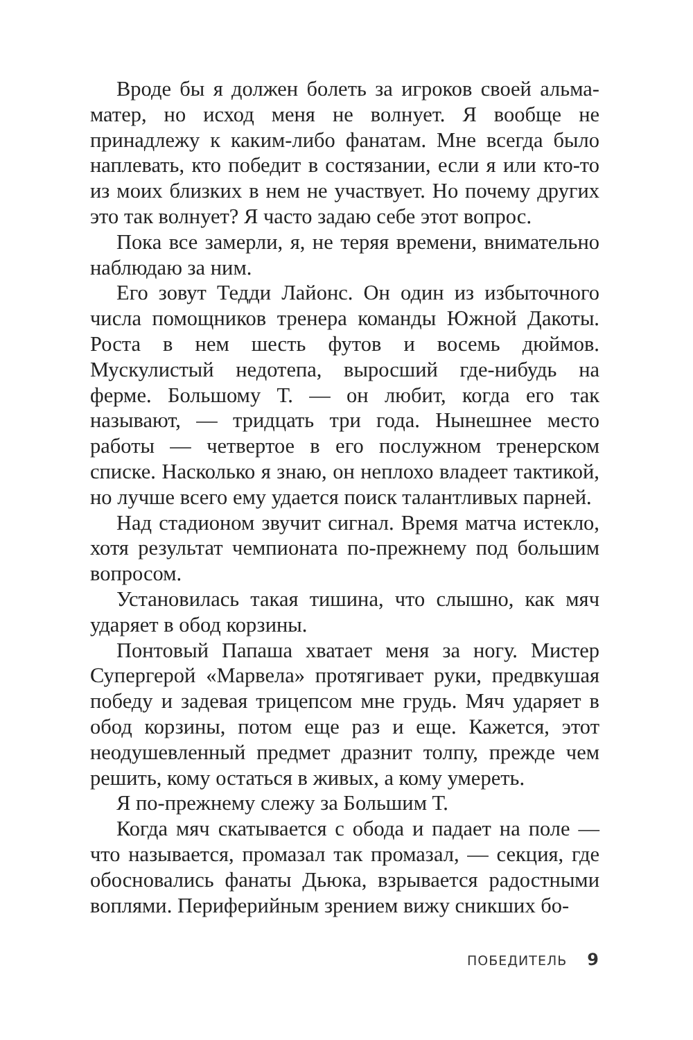Вроде бы я должен болеть за игроков своей альма-матер, но исход меня не волнует. Я вообще не принадлежу к каким-либо фанатам. Мне всегда было наплевать, кто победит в состязании, если я или кто-то из моих близких в нем не участвует. Но почему других это так волнует? Я часто задаю себе этот вопрос.
Пока все замерли, я, не теряя времени, внимательно наблюдаю за ним.
Его зовут Тедди Лайонс. Он один из избыточного числа помощников тренера команды Южной Дакоты. Роста в нем шесть футов и восемь дюймов. Мускулистый недотепа, выросший где-нибудь на ферме. Большому Т. — он любит, когда его так называют, — тридцать три года. Нынешнее место работы — четвертое в его послужном тренерском списке. Насколько я знаю, он неплохо владеет тактикой, но лучше всего ему удается поиск талантливых парней.
Над стадионом звучит сигнал. Время матча истекло, хотя результат чемпионата по-прежнему под большим вопросом.
Установилась такая тишина, что слышно, как мяч ударяет в обод корзины.
Понтовый Папаша хватает меня за ногу. Мистер Супергерой «Марвела» протягивает руки, предвкушая победу и задевая трицепсом мне грудь. Мяч ударяет в обод корзины, потом еще раз и еще. Кажется, этот неодушевленный предмет дразнит толпу, прежде чем решить, кому остаться в живых, а кому умереть.
Я по-прежнему слежу за Большим Т.
Когда мяч скатывается с обода и падает на поле — что называется, промазал так промазал, — секция, где обосновались фанаты Дьюка, взрывается радостными воплями. Периферийным зрением вижу сникших бо-
ПОБЕДИТЕЛЬ 9